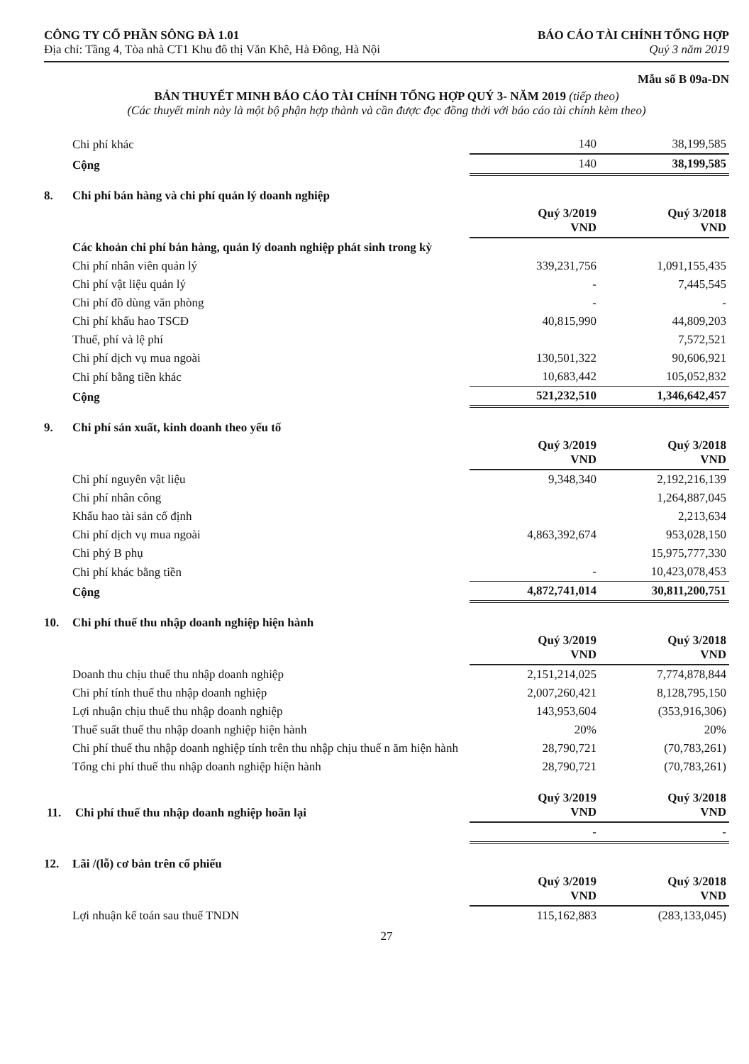CÔNG TY CỔ PHẦN SÔNG ĐÀ 1.01
Địa chỉ: Tầng 4, Tòa nhà CT1 Khu đô thị Văn Khê, Hà Đông, Hà Nội
BÁO CÁO TÀI CHÍNH TỔNG HỢP
Quý 3 năm 2019
Mẫu số B 09a-DN
BẢN THUYẾT MINH BÁO CÁO TÀI CHÍNH TỔNG HỢP QUÝ 3- NĂM 2019 (tiếp theo)
(Các thuyết minh này là một bộ phận hợp thành và cần được đọc đồng thời với báo cáo tài chính kèm theo)
| Chi phí khác | 140 | 38,199,585 |
| Cộng | 140 | 38,199,585 |
8. Chi phí bán hàng và chi phí quản lý doanh nghiệp
| | Quý 3/2019 VND | Quý 3/2018 VND |
| Các khoản chi phí bán hàng, quản lý doanh nghiệp phát sinh trong kỳ | | |
| Chi phí nhân viên quản lý | 339,231,756 | 1,091,155,435 |
| Chi phí vật liệu quản lý | - | 7,445,545 |
| Chi phí đồ dùng văn phòng | - | - |
| Chi phí khấu hao TSCĐ | 40,815,990 | 44,809,203 |
| Thuế, phí và lệ phí | | 7,572,521 |
| Chi phí dịch vụ mua ngoài | 130,501,322 | 90,606,921 |
| Chi phí bằng tiền khác | 10,683,442 | 105,052,832 |
| Cộng | 521,232,510 | 1,346,642,457 |
9. Chi phí sản xuất, kinh doanh theo yếu tố
| | Quý 3/2019 VND | Quý 3/2018 VND |
| Chi phí nguyên vật liệu | 9,348,340 | 2,192,216,139 |
| Chi phí nhân công | | 1,264,887,045 |
| Khấu hao tài sản cố định | | 2,213,634 |
| Chi phí dịch vụ mua ngoài | 4,863,392,674 | 953,028,150 |
| Chi phý B phụ | | 15,975,777,330 |
| Chi phí khác bằng tiền | - | 10,423,078,453 |
| Cộng | 4,872,741,014 | 30,811,200,751 |
10. Chi phí thuế thu nhập doanh nghiệp hiện hành
| | Quý 3/2019 VND | Quý 3/2018 VND |
| Doanh thu chịu thuế thu nhập doanh nghiệp | 2,151,214,025 | 7,774,878,844 |
| Chi phí tính thuế thu nhập doanh nghiệp | 2,007,260,421 | 8,128,795,150 |
| Lợi nhuận chịu thuế thu nhập doanh nghiệp | 143,953,604 | (353,916,306) |
| Thuế suất thuế thu nhập doanh nghiệp hiện hành | 20% | 20% |
| Chi phí thuế thu nhập doanh nghiệp tính trên thu nhập chịu thuế n ăm hiện hành | 28,790,721 | (70,783,261) |
| Tổng chi phí thuế thu nhập doanh nghiệp hiện hành | 28,790,721 | (70,783,261) |
| 11. Chi phí thuế thu nhập doanh nghiệp hoãn lại | Quý 3/2019 VND | Quý 3/2018 VND |
| | - | - |
12. Lãi /(lỗ) cơ bản trên cổ phiếu
| | Quý 3/2019 VND | Quý 3/2018 VND |
| Lợi nhuận kế toán sau thuế TNDN | 115,162,883 | (283,133,045) |
27